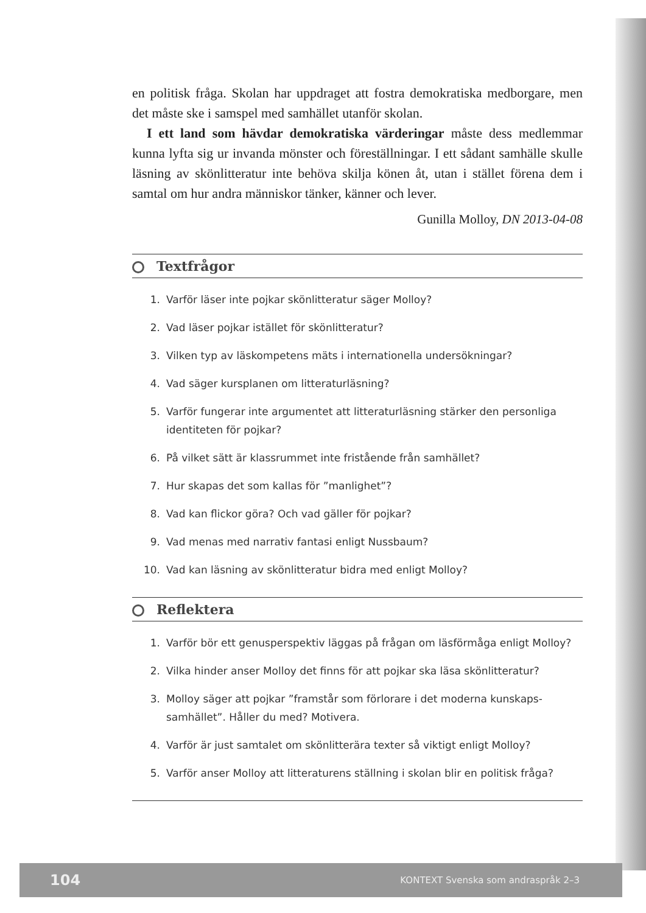en politisk fråga. Skolan har uppdraget att fostra demokratiska medborgare, men det måste ske i samspel med samhället utanför skolan.
I ett land som hävdar demokratiska värderingar måste dess medlemmar kunna lyfta sig ur invanda mönster och föreställningar. I ett sådant samhälle skulle läsning av skönlitteratur inte behöva skilja könen åt, utan i stället förena dem i samtal om hur andra människor tänker, känner och lever.
Gunilla Molloy, DN 2013-04-08
Textfrågor
1. Varför läser inte pojkar skönlitteratur säger Molloy?
2. Vad läser pojkar istället för skönlitteratur?
3. Vilken typ av läskompetens mäts i internationella undersökningar?
4. Vad säger kursplanen om litteraturläsning?
5. Varför fungerar inte argumentet att litteraturläsning stärker den personliga identiteten för pojkar?
6. På vilket sätt är klassrummet inte fristående från samhället?
7. Hur skapas det som kallas för ”manlighet”?
8. Vad kan flickor göra? Och vad gäller för pojkar?
9. Vad menas med narrativ fantasi enligt Nussbaum?
10. Vad kan läsning av skönlitteratur bidra med enligt Molloy?
Reflektera
1. Varför bör ett genusperspektiv läggas på frågan om läsförmåga enligt Molloy?
2. Vilka hinder anser Molloy det finns för att pojkar ska läsa skönlitteratur?
3. Molloy säger att pojkar ”framstår som förlorare i det moderna kunskaps­samhället”. Håller du med? Motivera.
4. Varför är just samtalet om skönlitterära texter så viktigt enligt Molloy?
5. Varför anser Molloy att litteraturens ställning i skolan blir en politisk fråga?
104 KONTEXT Svenska som andraspråk 2–3